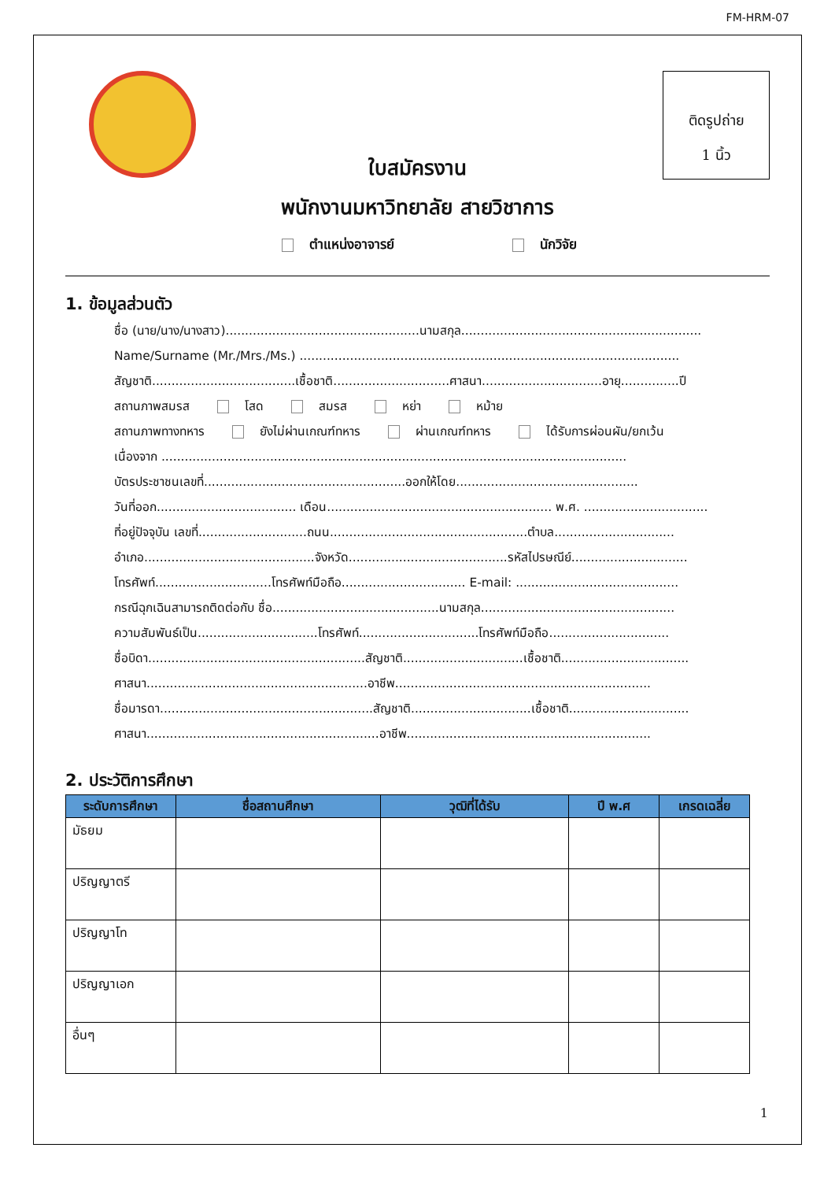FM-HRM-07
ติดรูปถ่าย
1 นิ้ว
ใบสมัครงาน
พนักงานมหาวิทยาลัย สายวิชาการ
ตำแหน่งอาจารย์ นักวิจัย
1. ข้อมูลส่วนตัว
ชื่อ (นาย/นาง/นางสาว)..................................................นามสกุล..............................................................
Name/Surname (Mr./Mrs./Ms.) ..................................................................................................
สัญชาติ.....................................เชื้อชาติ..............................ศาสนา...............................อายุ...............ปี
สถานภาพสมรส โสด สมรส หย่า หม้าย
สถานภาพทางทหาร ยังไม่ผ่านเกณฑ์ทหาร ผ่านเกณฑ์ทหาร ได้รับการผ่อนผัน/ยกเว้น
เนื่องจาก ........................................................................................................................
บัตรประชาชนเลขที่....................................................ออกให้โดย...............................................
วันที่ออก.................................... เดือน.......................................................... พ.ศ. ................................
ที่อยู่ปัจจุบัน เลขที่............................ถนน...................................................ตำบล...............................
อำเภอ............................................จังหวัด.........................................รหัสไปรษณีย์..............................
โทรศัพท์..............................โทรศัพท์มือถือ................................ E-mail: ..........................................
กรณีฉุกเฉินสามารถติดต่อกับ ชื่อ...........................................นามสกุล..................................................
ความสัมพันธ์เป็น...............................โทรศัพท์...............................โทรศัพท์มือถือ...............................
ชื่อบิดา........................................................สัญชาติ...............................เชื้อชาติ.................................
ศาสนา.........................................................อาชีพ..................................................................
ชื่อมารดา.......................................................สัญชาติ...............................เชื้อชาติ...............................
ศาสนา............................................................อาชีพ...............................................................
2. ประวัติการศึกษา
| ระดับการศึกษา | ชื่อสถานศึกษา | วุฒิที่ได้รับ | ปี พ.ศ | เกรดเฉลี่ย |
| --- | --- | --- | --- | --- |
| มัธยม | | | | |
| ปริญญาตรี | | | | |
| ปริญญาโท | | | | |
| ปริญญาเอก | | | | |
| อื่นๆ | | | | |
1